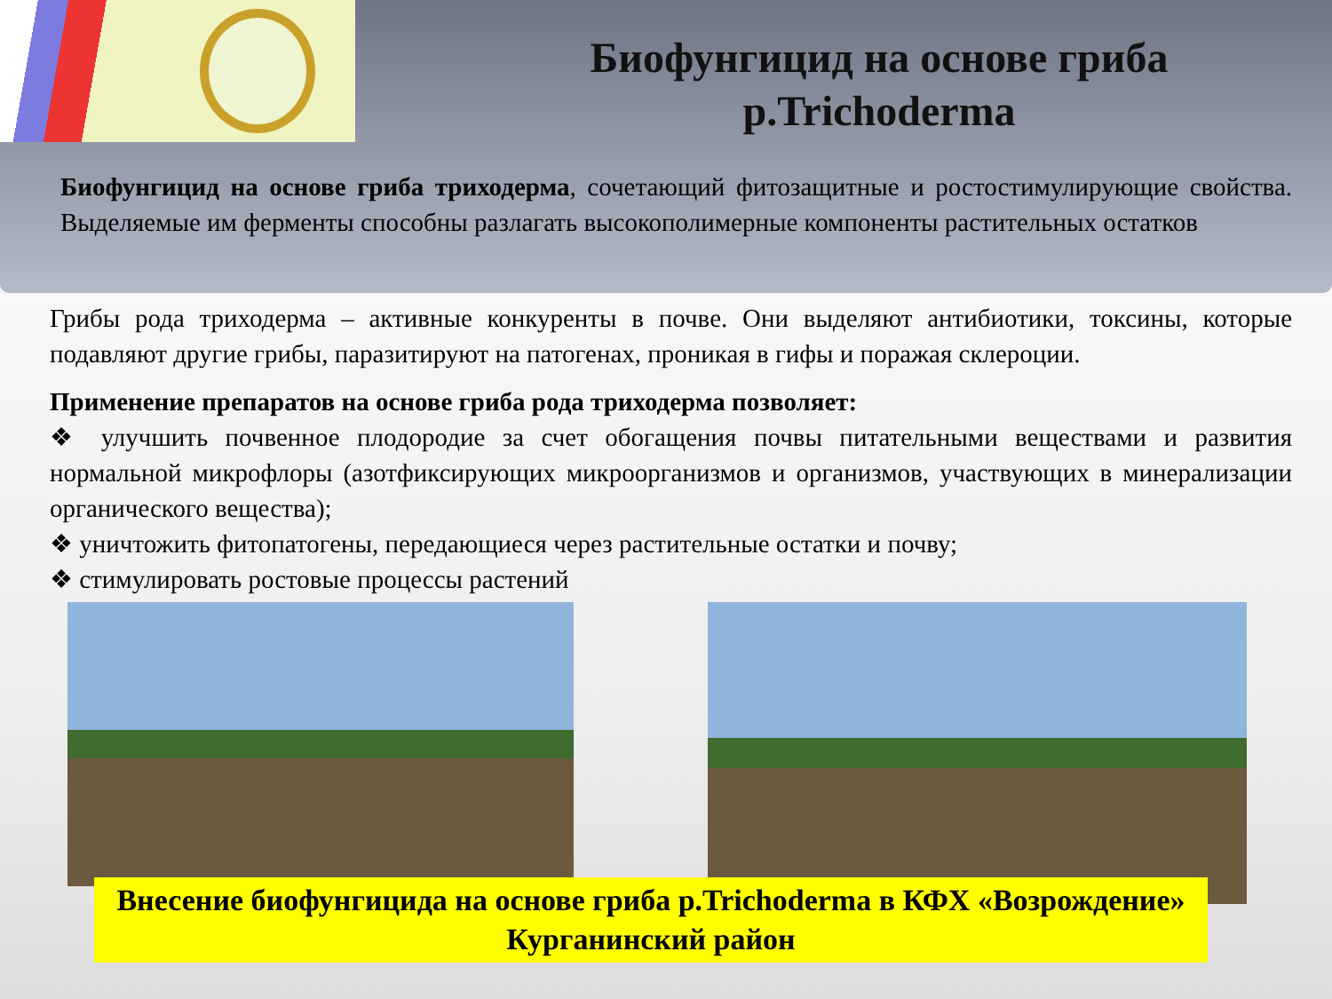Биофунгицид на основе гриба р.Trichoderma
Биофунгицид на основе гриба триходерма, сочетающий фитозащитные и ростостимулирующие свойства. Выделяемые им ферменты способны разлагать высокополимерные компоненты растительных остатков
Грибы рода триходерма – активные конкуренты в почве. Они выделяют антибиотики, токсины, которые подавляют другие грибы, паразитируют на патогенах, проникая в гифы и поражая склероции.
Применение препаратов на основе гриба рода триходерма позволяет:
❖ улучшить почвенное плодородие за счет обогащения почвы питательными веществами и развития нормальной микрофлоры (азотфиксирующих микроорганизмов и организмов, участвующих в минерализации органического вещества);
❖ уничтожить фитопатогены, передающиеся через растительные остатки и почву;
❖ стимулировать ростовые процессы растений
Внесение биофунгицида на основе гриба р.Trichoderma в КФХ «Возрождение» Курганинский район